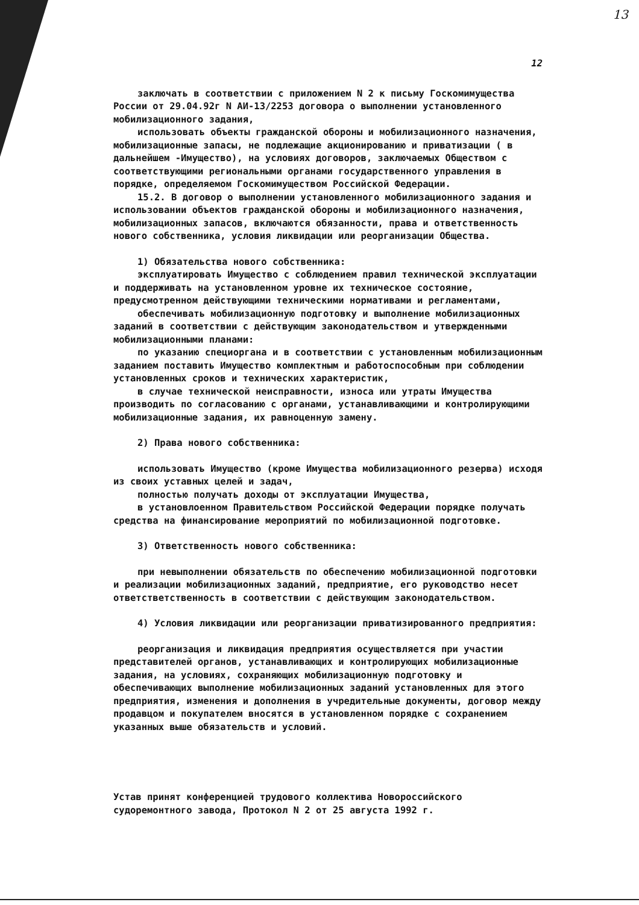13
12
заключать в соответствии с приложением N 2 к письму Госкомимущества России от 29.04.92г N АИ-13/2253 договора о выполнении установленного мобилизационного задания,
использовать объекты гражданской обороны и мобилизационного назначения, мобилизационные запасы, не подлежащие акционированию и приватизации ( в дальнейшем -Имущество), на условиях договоров, заключаемых Обществом с соответствующими региональными органами государственного управления в порядке, определяемом Госкомимуществом Российской Федерации.
15.2. В договор о выполнении установленного мобилизационного задания и использовании объектов гражданской обороны и мобилизационного назначения, мобилизационных запасов, включаются обязанности, права и ответственность нового собственника, условия ликвидации или реорганизации Общества.
1) Обязательства нового собственника:
эксплуатировать Имущество с соблюдением правил технической эксплуатации и поддерживать на установленном уровне их техническое состояние, предусмотренном действующими техническими нормативами и регламентами,
обеспечивать мобилизационную подготовку и выполнение мобилизационных заданий в соответствии с действующим законодательством и утвержденными мобилизационными планами:
по указанию специоргана и в соответствии с установленным мобилизационным заданием поставить Имущество комплектным и работоспособным при соблюдении установленных сроков и технических характеристик,
в случае технической неисправности, износа или утраты Имущества производить по согласованию с органами, устанавливающими и контролирующими мобилизационные задания, их равноценную замену.
2) Права нового собственника:
использовать Имущество (кроме Имущества мобилизационного резерва) исходя из своих уставных целей и задач,
полностью получать доходы от эксплуатации Имущества,
в установлоенном Правительством Российской Федерации порядке получать средства на финансирование мероприятий по мобилизационной подготовке.
3) Ответственность нового собственника:
при невыполнении обязательств по обеспечению мобилизационной подготовки и реализации мобилизационных заданий, предприятие, его руководство несет ответстветственность в соответствии с действующим законодательством.
4) Условия ликвидации или реорганизации приватизированного предприятия:
реорганизация и ликвидация предприятия осуществляется при участии представителей органов, устанавливающих и контролирующих мобилизационные задания, на условиях, сохраняющих мобилизационную подготовку и обеспечивающих выполнение мобилизационных заданий установленных для этого предприятия, изменения и дополнения в учредительные документы, договор между продавцом и покупателем вносятся в установленном порядке с сохранением указанных выше обязательств и условий.
Устав принят конференцией трудового коллектива Новороссийского судоремонтного завода, Протокол N 2 от 25 августа 1992 г.